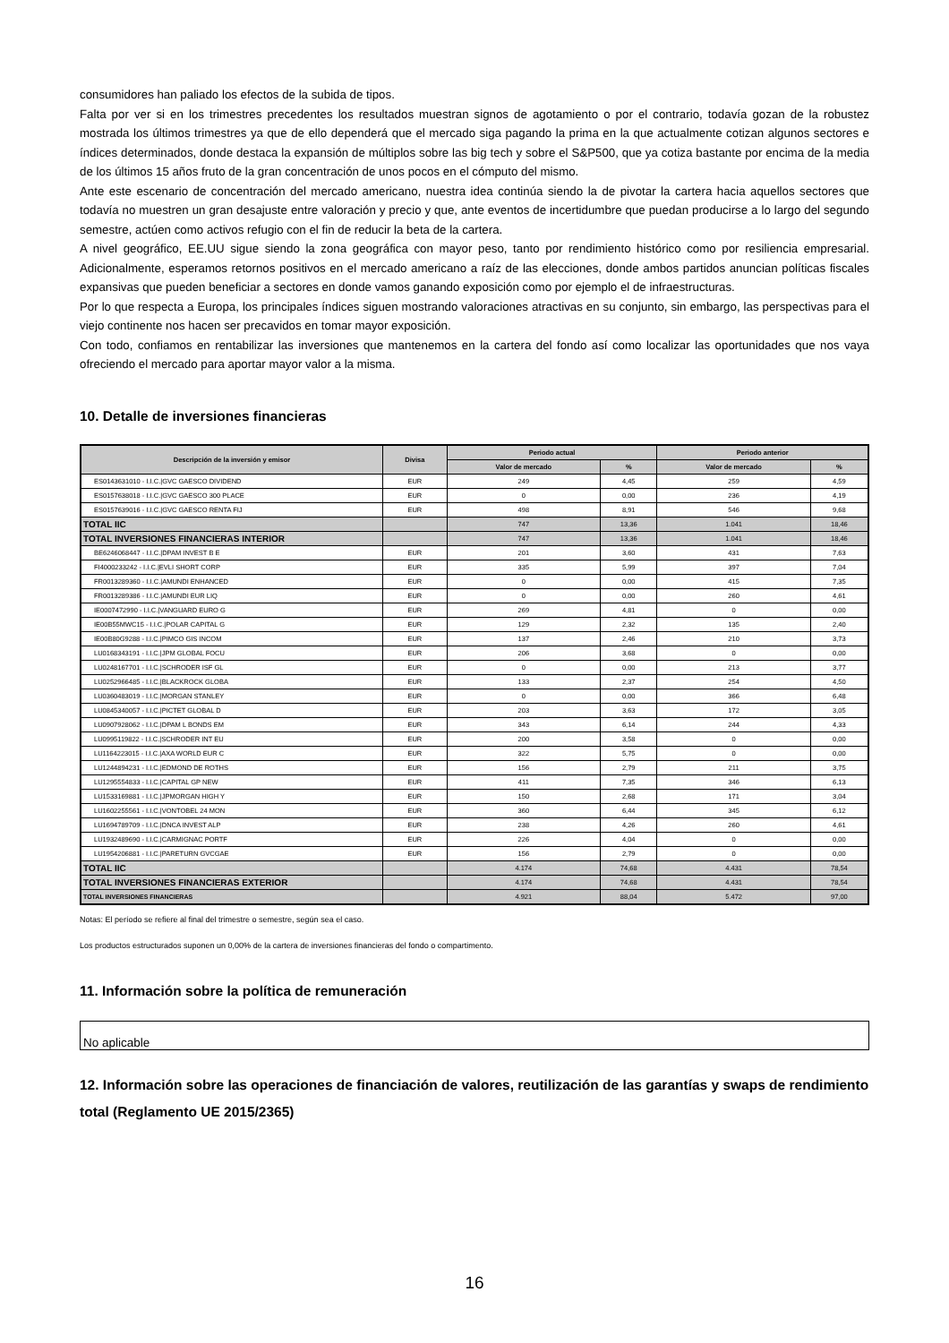consumidores han paliado los efectos de la subida de tipos.
Falta por ver si en los trimestres precedentes los resultados muestran signos de agotamiento o por el contrario, todavía gozan de la robustez mostrada los últimos trimestres ya que de ello dependerá que el mercado siga pagando la prima en la que actualmente cotizan algunos sectores e índices determinados, donde destaca la expansión de múltiplos sobre las big tech y sobre el S&P500, que ya cotiza bastante por encima de la media de los últimos 15 años fruto de la gran concentración de unos pocos en el cómputo del mismo.
Ante este escenario de concentración del mercado americano, nuestra idea continúa siendo la de pivotar la cartera hacia aquellos sectores que todavía no muestren un gran desajuste entre valoración y precio y que, ante eventos de incertidumbre que puedan producirse a lo largo del segundo semestre, actúen como activos refugio con el fin de reducir la beta de la cartera.
A nivel geográfico, EE.UU sigue siendo la zona geográfica con mayor peso, tanto por rendimiento histórico como por resiliencia empresarial. Adicionalmente, esperamos retornos positivos en el mercado americano a raíz de las elecciones, donde ambos partidos anuncian políticas fiscales expansivas que pueden beneficiar a sectores en donde vamos ganando exposición como por ejemplo el de infraestructuras.
Por lo que respecta a Europa, los principales índices siguen mostrando valoraciones atractivas en su conjunto, sin embargo, las perspectivas para el viejo continente nos hacen ser precavidos en tomar mayor exposición.
Con todo, confiamos en rentabilizar las inversiones que mantenemos en la cartera del fondo así como localizar las oportunidades que nos vaya ofreciendo el mercado para aportar mayor valor a la misma.
10. Detalle de inversiones financieras
| Descripción de la inversión y emisor | Divisa | Periodo actual | | Periodo anterior | |
| --- | --- | --- | --- | --- | --- |
| | | Valor de mercado | % | Valor de mercado | % |
| ES0143631010 - I.I.C./GVC GAESCO DIVIDEND | EUR | 249 | 4,45 | 259 | 4,59 |
| ES0157638018 - I.I.C./GVC GAESCO 300 PLACE | EUR | 0 | 0,00 | 236 | 4,19 |
| ES0157639016 - I.I.C./GVC GAESCO RENTA FIJ | EUR | 498 | 8,91 | 546 | 9,68 |
| TOTAL IIC | | 747 | 13,36 | 1.041 | 18,46 |
| TOTAL INVERSIONES FINANCIERAS INTERIOR | | 747 | 13,36 | 1.041 | 18,46 |
| BE6246068447 - I.I.C./DPAM INVEST B E | EUR | 201 | 3,60 | 431 | 7,63 |
| FI4000233242 - I.I.C./EVLI SHORT CORP | EUR | 335 | 5,99 | 397 | 7,04 |
| FR0013289360 - I.I.C./AMUNDI ENHANCED | EUR | 0 | 0,00 | 415 | 7,35 |
| FR0013289386 - I.I.C./AMUNDI EUR LIQ | EUR | 0 | 0,00 | 260 | 4,61 |
| IE0007472990 - I.I.C./VANGUARD EURO G | EUR | 269 | 4,81 | 0 | 0,00 |
| IE00B55MWC15 - I.I.C./POLAR CAPITAL G | EUR | 129 | 2,32 | 135 | 2,40 |
| IE00B80G9288 - I.I.C./PIMCO GIS INCOM | EUR | 137 | 2,46 | 210 | 3,73 |
| LU0168343191 - I.I.C./JPM GLOBAL FOCU | EUR | 206 | 3,68 | 0 | 0,00 |
| LU0248167701 - I.I.C./SCHRODER ISF GL | EUR | 0 | 0,00 | 213 | 3,77 |
| LU0252966485 - I.I.C./BLACKROCK GLOBA | EUR | 133 | 2,37 | 254 | 4,50 |
| LU0360483019 - I.I.C./MORGAN STANLEY | EUR | 0 | 0,00 | 366 | 6,48 |
| LU0845340057 - I.I.C./PICTET GLOBAL D | EUR | 203 | 3,63 | 172 | 3,05 |
| LU0907928062 - I.I.C./DPAM L BONDS EM | EUR | 343 | 6,14 | 244 | 4,33 |
| LU0995119822 - I.I.C./SCHRODER INT EU | EUR | 200 | 3,58 | 0 | 0,00 |
| LU1164223015 - I.I.C./AXA WORLD EUR C | EUR | 322 | 5,75 | 0 | 0,00 |
| LU1244894231 - I.I.C./EDMOND DE ROTHS | EUR | 156 | 2,79 | 211 | 3,75 |
| LU1295554833 - I.I.C./CAPITAL GP NEW | EUR | 411 | 7,35 | 346 | 6,13 |
| LU1533169881 - I.I.C./JPMORGAN HIGH Y | EUR | 150 | 2,68 | 171 | 3,04 |
| LU1602255561 - I.I.C./VONTOBEL 24 MON | EUR | 360 | 6,44 | 345 | 6,12 |
| LU1694789709 - I.I.C./DNCA INVEST ALP | EUR | 238 | 4,26 | 260 | 4,61 |
| LU1932489690 - I.I.C./CARMIGNAC PORTF | EUR | 226 | 4,04 | 0 | 0,00 |
| LU1954206881 - I.I.C./PARETURN GVCGAE | EUR | 156 | 2,79 | 0 | 0,00 |
| TOTAL IIC | | 4.174 | 74,68 | 4.431 | 78,54 |
| TOTAL INVERSIONES FINANCIERAS EXTERIOR | | 4.174 | 74,68 | 4.431 | 78,54 |
| TOTAL INVERSIONES FINANCIERAS | | 4.921 | 88,04 | 5.472 | 97,00 |
Notas: El período se refiere al final del trimestre o semestre, según sea el caso.
Los productos estructurados suponen un 0,00% de la cartera de inversiones financieras del fondo o compartimento.
11. Información sobre la política de remuneración
No aplicable
12. Información sobre las operaciones de financiación de valores, reutilización de las garantías y swaps de rendimiento total (Reglamento UE 2015/2365)
16